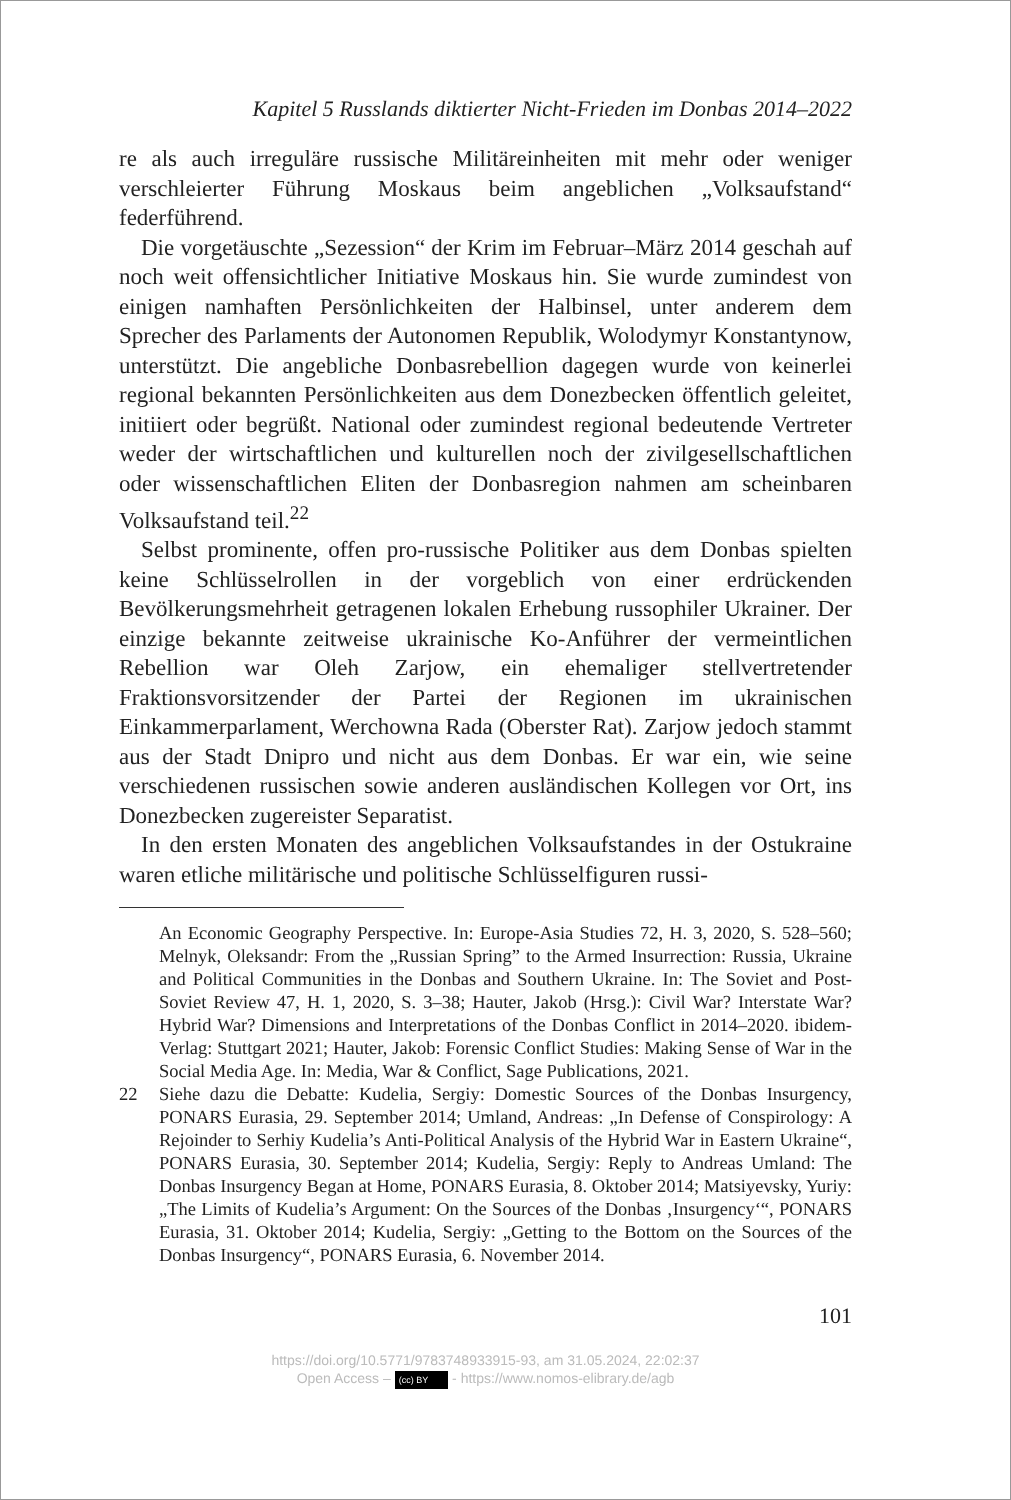Kapitel 5 Russlands diktierter Nicht-Frieden im Donbas 2014–2022
re als auch irreguläre russische Militäreinheiten mit mehr oder weniger verschleierter Führung Moskaus beim angeblichen „Volksaufstand“ federführend.
Die vorgetäuschte „Sezession“ der Krim im Februar–März 2014 geschah auf noch weit offensichtlicher Initiative Moskaus hin. Sie wurde zumindest von einigen namhaften Persönlichkeiten der Halbinsel, unter anderem dem Sprecher des Parlaments der Autonomen Republik, Wolodymyr Konstantynow, unterstützt. Die angebliche Donbasrebellion dagegen wurde von keinerlei regional bekannten Persönlichkeiten aus dem Donezbecken öffentlich geleitet, initiiert oder begrüßt. National oder zumindest regional bedeutende Vertreter weder der wirtschaftlichen und kulturellen noch der zivilgesellschaftlichen oder wissenschaftlichen Eliten der Donbasregion nahmen am scheinbaren Volksaufstand teil.<sup>22</sup>
Selbst prominente, offen pro-russische Politiker aus dem Donbas spielten keine Schlüsselrollen in der vorgeblich von einer erdrückenden Bevölkerungsmehrheit getragenen lokalen Erhebung russophiler Ukrainer. Der einzige bekannte zeitweise ukrainische Ko-Anführer der vermeintlichen Rebellion war Oleh Zarjow, ein ehemaliger stellvertretender Fraktionsvorsitzender der Partei der Regionen im ukrainischen Einkammerparlament, Werchowna Rada (Oberster Rat). Zarjow jedoch stammt aus der Stadt Dnipro und nicht aus dem Donbas. Er war ein, wie seine verschiedenen russischen sowie anderen ausländischen Kollegen vor Ort, ins Donezbecken zugereister Separatist.
In den ersten Monaten des angeblichen Volksaufstandes in der Ostukraine waren etliche militärische und politische Schlüsselfiguren russi-
An Economic Geography Perspective. In: Europe-Asia Studies 72, H. 3, 2020, S. 528–560; Melnyk, Oleksandr: From the „Russian Spring” to the Armed Insurrection: Russia, Ukraine and Political Communities in the Donbas and Southern Ukraine. In: The Soviet and Post-Soviet Review 47, H. 1, 2020, S. 3–38; Hauter, Jakob (Hrsg.): Civil War? Interstate War? Hybrid War? Dimensions and Interpretations of the Donbas Conflict in 2014–2020. ibidem-Verlag: Stuttgart 2021; Hauter, Jakob: Forensic Conflict Studies: Making Sense of War in the Social Media Age. In: Media, War & Conflict, Sage Publications, 2021.
22 Siehe dazu die Debatte: Kudelia, Sergiy: Domestic Sources of the Donbas Insurgency, PONARS Eurasia, 29. September 2014; Umland, Andreas: „In Defense of Conspirology: A Rejoinder to Serhiy Kudelia’s Anti-Political Analysis of the Hybrid War in Eastern Ukraine“, PONARS Eurasia, 30. September 2014; Kudelia, Sergiy: Reply to Andreas Umland: The Donbas Insurgency Began at Home, PONARS Eurasia, 8. Oktober 2014; Matsiyevsky, Yuriy: „The Limits of Kudelia’s Argument: On the Sources of the Donbas ‚Insurgency‘“, PONARS Eurasia, 31. Oktober 2014; Kudelia, Sergiy: „Getting to the Bottom on the Sources of the Donbas Insurgency“, PONARS Eurasia, 6. November 2014.
101
https://doi.org/10.5771/9783748933915-93, am 31.05.2024, 22:02:37
Open Access – (cc) BY - https://www.nomos-elibrary.de/agb